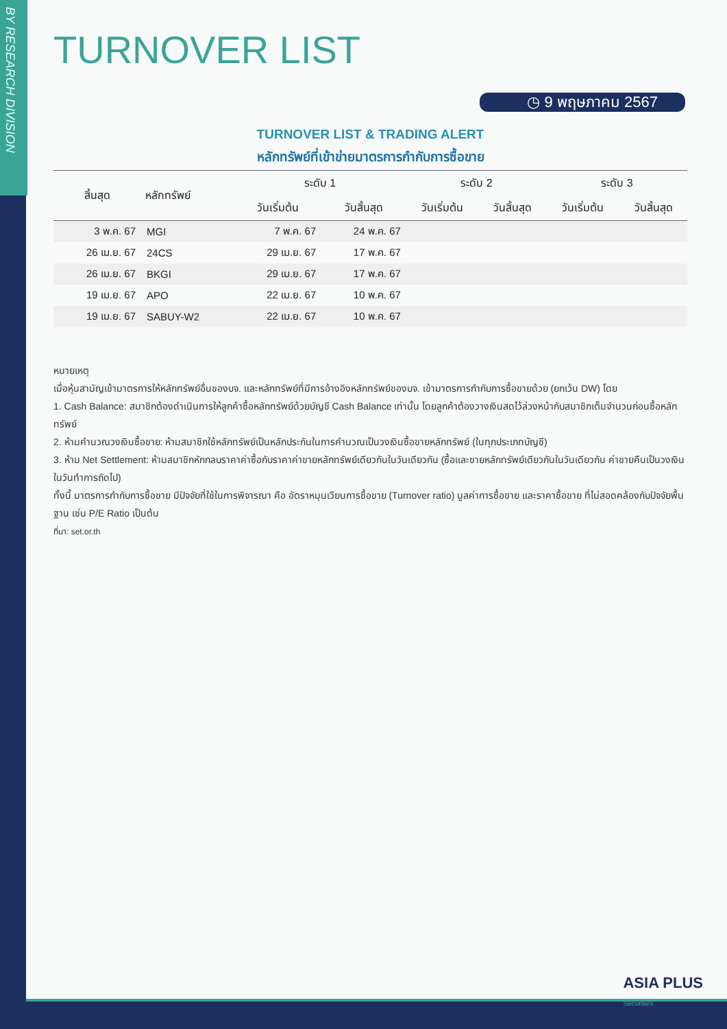BY RESEARCH DIVISION
TURNOVER LIST
◷ 9 พฤษภาคม 2567
TURNOVER LIST & TRADING ALERT
หลักทรัพย์ที่เข้าข่ายมาตรการกำกับการซื้อขาย
| สิ้นสุด | หลักทรัพย์ | ระดับ 1 | | ระดับ 2 | | ระดับ 3 | |
| --- | --- | --- | --- | --- | --- | --- | --- |
| | | วันเริ่มต้น | วันสิ้นสุด | วันเริ่มต้น | วันสิ้นสุด | วันเริ่มต้น | วันสิ้นสุด |
| 3 พ.ค. 67 | MGI | 7 พ.ค. 67 | 24 พ.ค. 67 | | | | |
| 26 เม.ย. 67 | 24CS | 29 เม.ย. 67 | 17 พ.ค. 67 | | | | |
| 26 เม.ย. 67 | BKGI | 29 เม.ย. 67 | 17 พ.ค. 67 | | | | |
| 19 เม.ย. 67 | APO | 22 เม.ย. 67 | 10 พ.ค. 67 | | | | |
| 19 เม.ย. 67 | SABUY-W2 | 22 เม.ย. 67 | 10 พ.ค. 67 | | | | |
หมายเหตุ
เมื่อหุ้นสามัญเข้ามาตรการให้หลักทรัพย์อื่นของบจ. และหลักทรัพย์ที่มีการอ้างอิงหลักทรัพย์ของบจ. เข้ามาตรการกำกับการซื้อขายด้วย (ยกเว้น DW) โดย
1. Cash Balance: สมาชิกต้องดำเนินการให้ลูกค้าซื้อหลักทรัพย์ด้วยบัญชี Cash Balance เท่านั้น โดยลูกค้าต้องวางเงินสดไว้ล่วงหน้ากับสมาชิกเต็มจำนวนก่อนซื้อหลักทรัพย์
2. ห้ามคำนวณวงเงินซื้อขาย: ห้ามสมาชิกใช้หลักทรัพย์เป็นหลักประกันในการคำนวณเป็นวงเงินซื้อขายหลักทรัพย์ (ในทุกประเภทบัญชี)
3. ห้าม Net Settlement: ห้ามสมาชิกหักกลบราคาค่าซื้อกับราคาค่าขายหลักทรัพย์เดียวกันในวันเดียวกัน (ซื้อและขายหลักทรัพย์เดียวกันในวันเดียวกัน ค่าขายคืนเป็นวงเงินในวันทำการถัดไป)
ทั้งนี้ มาตรการกำกับการซื้อขาย มีปัจจัยที่ใช้ในการพิจารณา คือ อัตราหมุนเวียนการซื้อขาย (Turnover ratio) มูลค่าการซื้อขาย และราคาซื้อขาย ที่ไม่สอดคล้องกับปัจจัยพื้นฐาน เช่น P/E Ratio เป็นต้น
ที่มา: set.or.th
ASIA PLUS
Securities